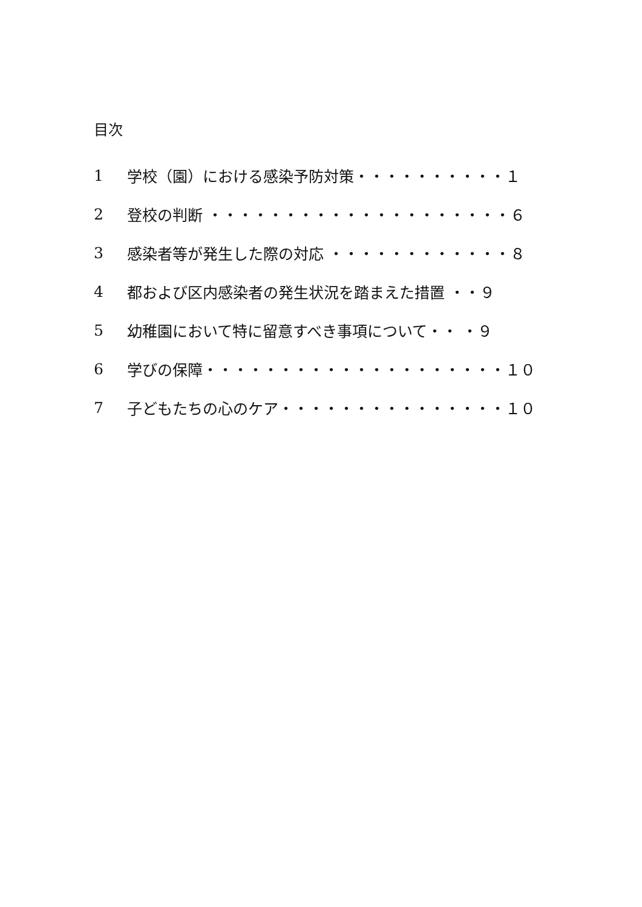目次
1 学校（園）における感染予防対策・・・・・・・・・・１
2 登校の判断 ・・・・・・・・・・・・・・・・・・・・６
3 感染者等が発生した際の対応 ・・・・・・・・・・・・８
4 都および区内感染者の発生状況を踏まえた措置 ・・９
5 幼稚園において特に留意すべき事項について・・ ・９
6 学びの保障・・・・・・・・・・・・・・・・・・・・１０
7 子どもたちの心のケア・・・・・・・・・・・・・・・１０